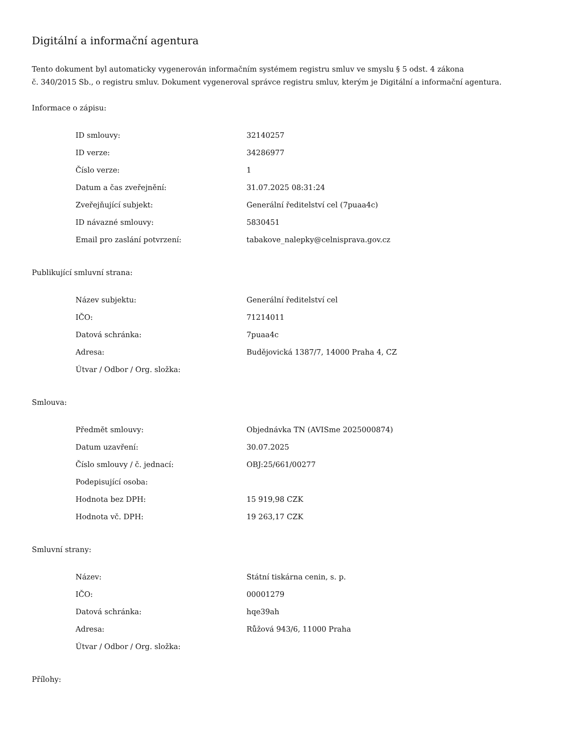Digitální a informační agentura
Tento dokument byl automaticky vygenerován informačním systémem registru smluv ve smyslu § 5 odst. 4 zákona
č. 340/2015 Sb., o registru smluv. Dokument vygeneroval správce registru smluv, kterým je Digitální a informační agentura.
Informace o zápisu:
| ID smlouvy: | 32140257 |
| ID verze: | 34286977 |
| Číslo verze: | 1 |
| Datum a čas zveřejnění: | 31.07.2025 08:31:24 |
| Zveřejňující subjekt: | Generální ředitelství cel (7puaa4c) |
| ID návazné smlouvy: | 5830451 |
| Email pro zaslání potvrzení: | tabakove_nalepky@celnisprava.gov.cz |
Publikující smluvní strana:
| Název subjektu: | Generální ředitelství cel |
| IČO: | 71214011 |
| Datová schránka: | 7puaa4c |
| Adresa: | Budějovická 1387/7, 14000 Praha 4, CZ |
| Útvar / Odbor / Org. složka: | |
Smlouva:
| Předmět smlouvy: | Objednávka TN (AVISme 2025000874) |
| Datum uzavření: | 30.07.2025 |
| Číslo smlouvy / č. jednací: | OBJ:25/661/00277 |
| Podepisující osoba: | |
| Hodnota bez DPH: | 15 919,98 CZK |
| Hodnota vč. DPH: | 19 263,17 CZK |
Smluvní strany:
| Název: | Státní tiskárna cenin, s. p. |
| IČO: | 00001279 |
| Datová schránka: | hqe39ah |
| Adresa: | Růžová 943/6, 11000 Praha |
| Útvar / Odbor / Org. složka: | |
Přílohy: